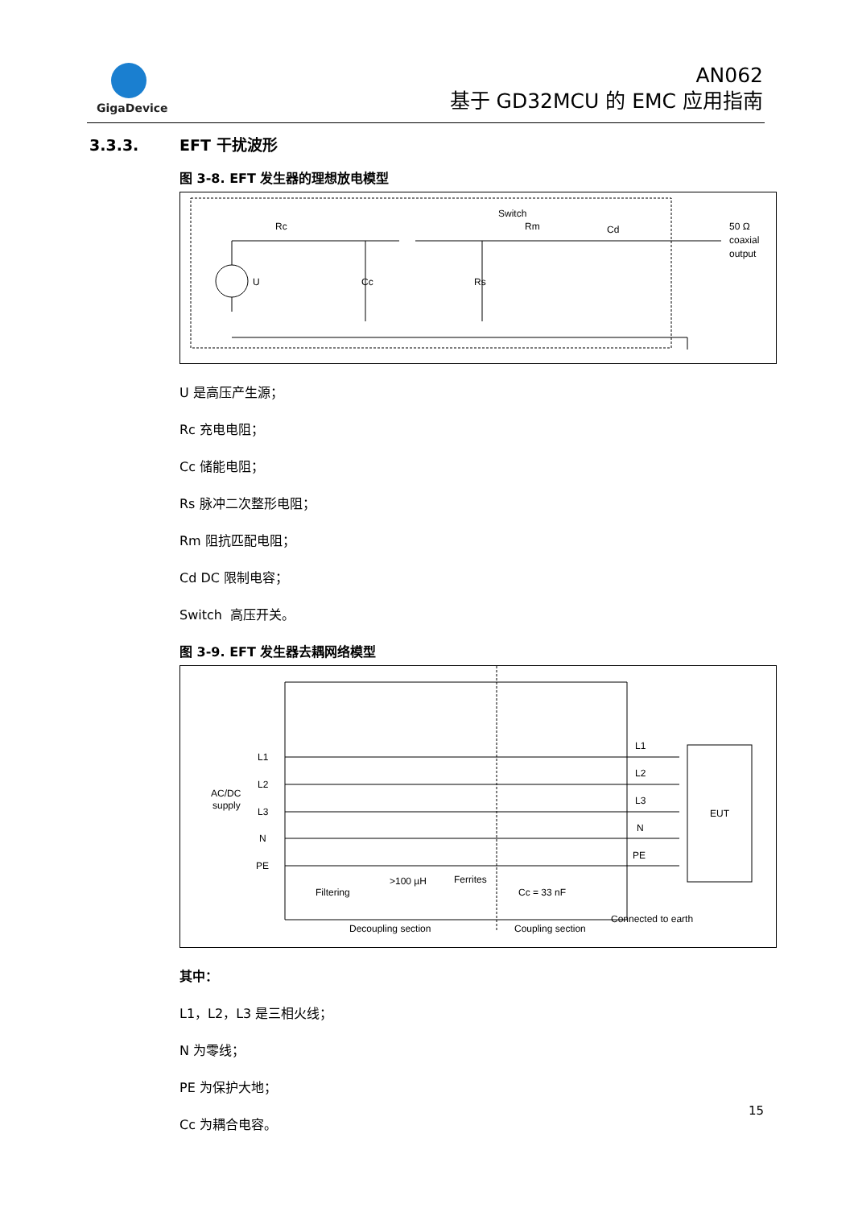GigaDevice
AN062
基于 GD32MCU 的 EMC 应用指南
3.3.3. EFT 干扰波形
图 3-8. EFT 发生器的理想放电模型
Switch
Rc
Rm
Cd
U
Cc
Rs
50 Ω
coaxial
output
U 是高压产生源；
Rc 充电电阻；
Cc 储能电阻；
Rs 脉冲二次整形电阻；
Rm 阻抗匹配电阻；
Cd DC 限制电容；
Switch 高压开关。
图 3-9. EFT 发生器去耦网络模型
AC/DC
supply
L1
L2
L3
N
PE
L1
L2
L3
N
PE
EUT
>100 µH
Ferrites
Filtering
Cc = 33 nF
Connected to earth
Decoupling section
Coupling section
其中：
L1，L2，L3 是三相火线；
N 为零线；
PE 为保护大地；
Cc 为耦合电容。
15